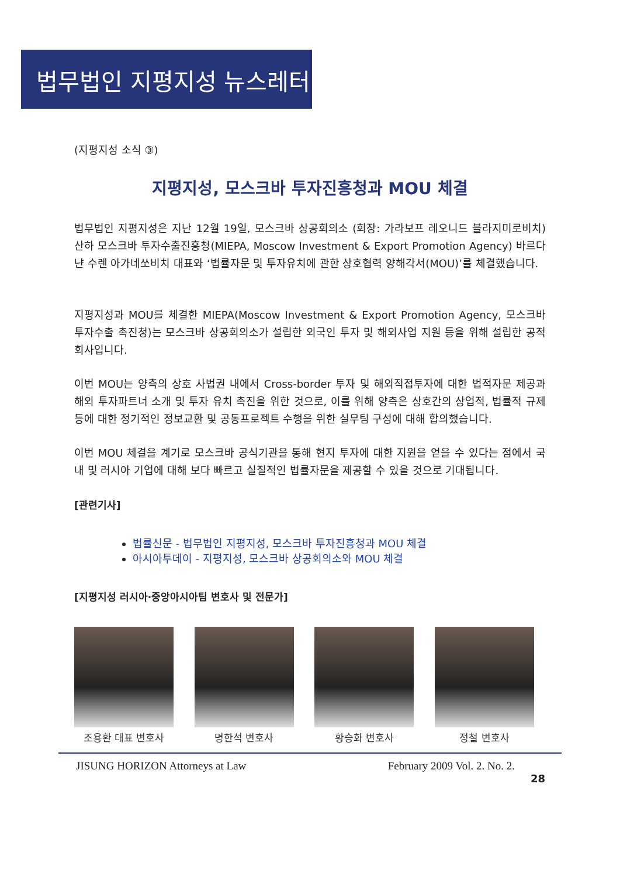법무법인 지평지성 뉴스레터
(지평지성 소식 ③)
지평지성, 모스크바 투자진흥청과 MOU 체결
법무법인 지평지성은 지난 12월 19일, 모스크바 상공회의소 (회장: 가라보프 레오니드 블라지미로비치) 산하 모스크바 투자수출진흥청(MIEPA, Moscow Investment & Export Promotion Agency) 바르다냔 수렌 아가네쏘비치 대표와 ‘법률자문 및 투자유치에 관한 상호협력 양해각서(MOU)’를 체결했습니다.
지평지성과 MOU를 체결한 MIEPA(Moscow Investment & Export Promotion Agency, 모스크바 투자수출 촉진청)는 모스크바 상공회의소가 설립한 외국인 투자 및 해외사업 지원 등을 위해 설립한 공적 회사입니다.
이번 MOU는 양측의 상호 사법권 내에서 Cross-border 투자 및 해외직접투자에 대한 법적자문 제공과 해외 투자파트너 소개 및 투자 유치 촉진을 위한 것으로, 이를 위해 양측은 상호간의 상업적, 법률적 규제 등에 대한 정기적인 정보교환 및 공동프로젝트 수행을 위한 실무팀 구성에 대해 합의했습니다.
이번 MOU 체결을 계기로 모스크바 공식기관을 통해 현지 투자에 대한 지원을 얻을 수 있다는 점에서 국내 및 러시아 기업에 대해 보다 빠르고 실질적인 법률자문을 제공할 수 있을 것으로 기대됩니다.
[관련기사]
법률신문 - 법무법인 지평지성, 모스크바 투자진흥청과 MOU 체결
아시아투데이 - 지평지성, 모스크바 상공회의소와 MOU 체결
[지평지성 러시아·중앙아시아팀 변호사 및 전문가]
조용환 대표 변호사 명한석 변호사 황승화 변호사 정철 변호사
JISUNG HORIZON Attorneys at Law February 2009 Vol. 2. No. 2.
28